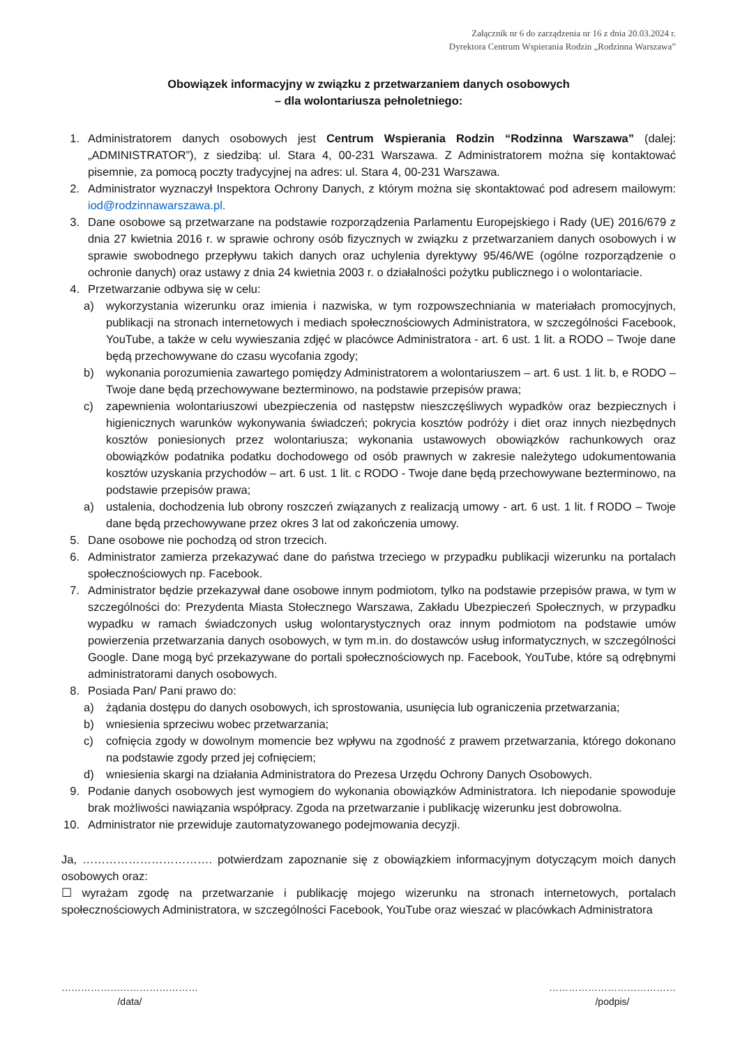Załącznik nr 6 do zarządzenia nr 16 z dnia 20.03.2024 r.
Dyrektora Centrum Wspierania Rodzin „Rodzinna Warszawa”
Obowiązek informacyjny w związku z przetwarzaniem danych osobowych
– dla wolontariusza pełnoletniego:
1. Administratorem danych osobowych jest Centrum Wspierania Rodzin “Rodzinna Warszawa” (dalej: „ADMINISTRATOR”), z siedzibą: ul. Stara 4, 00-231 Warszawa. Z Administratorem można się kontaktować pisemnie, za pomocą poczty tradycyjnej na adres: ul. Stara 4, 00-231 Warszawa.
2. Administrator wyznaczył Inspektora Ochrony Danych, z którym można się skontaktować pod adresem mailowym: iod@rodzinnawarszawa.pl.
3. Dane osobowe są przetwarzane na podstawie rozporządzenia Parlamentu Europejskiego i Rady (UE) 2016/679 z dnia 27 kwietnia 2016 r. w sprawie ochrony osób fizycznych w związku z przetwarzaniem danych osobowych i w sprawie swobodnego przepływu takich danych oraz uchylenia dyrektywy 95/46/WE (ogólne rozporządzenie o ochronie danych) oraz ustawy z dnia 24 kwietnia 2003 r. o działalności pożytku publicznego i o wolontariacie.
4. Przetwarzanie odbywa się w celu:
a) wykorzystania wizerunku oraz imienia i nazwiska, w tym rozpowszechniania w materiałach promocyjnych, publikacji na stronach internetowych i mediach społecznościowych Administratora, w szczególności Facebook, YouTube, a także w celu wywieszania zdjęć w placówce Administratora - art. 6 ust. 1 lit. a RODO – Twoje dane będą przechowywane do czasu wycofania zgody;
b) wykonania porozumienia zawartego pomiędzy Administratorem a wolontariuszem – art. 6 ust. 1 lit. b, e RODO – Twoje dane będą przechowywane bezterminowo, na podstawie przepisów prawa;
c) zapewnienia wolontariuszowi ubezpieczenia od następstw nieszczęśliwych wypadków oraz bezpiecznych i higienicznych warunków wykonywania świadczeń; pokrycia kosztów podróży i diet oraz innych niezbędnych kosztów poniesionych przez wolontariusza; wykonania ustawowych obowiązków rachunkowych oraz obowiązków podatnika podatku dochodowego od osób prawnych w zakresie należytego udokumentowania kosztów uzyskania przychodów – art. 6 ust. 1 lit. c RODO - Twoje dane będą przechowywane bezterminowo, na podstawie przepisów prawa;
a) ustalenia, dochodzenia lub obrony roszczeń związanych z realizacją umowy - art. 6 ust. 1 lit. f RODO – Twoje dane będą przechowywane przez okres 3 lat od zakończenia umowy.
5. Dane osobowe nie pochodzą od stron trzecich.
6. Administrator zamierza przekazywać dane do państwa trzeciego w przypadku publikacji wizerunku na portalach społecznościowych np. Facebook.
7. Administrator będzie przekazywał dane osobowe innym podmiotom, tylko na podstawie przepisów prawa, w tym w szczególności do: Prezydenta Miasta Stołecznego Warszawa, Zakładu Ubezpieczeń Społecznych, w przypadku wypadku w ramach świadczonych usług wolontarystycznych oraz innym podmiotom na podstawie umów powierzenia przetwarzania danych osobowych, w tym m.in. do dostawców usług informatycznych, w szczególności Google. Dane mogą być przekazywane do portali społecznościowych np. Facebook, YouTube, które są odrębnymi administratorami danych osobowych.
8. Posiada Pan/ Pani prawo do:
a) żądania dostępu do danych osobowych, ich sprostowania, usunięcia lub ograniczenia przetwarzania;
b) wniesienia sprzeciwu wobec przetwarzania;
c) cofnięcia zgody w dowolnym momencie bez wpływu na zgodność z prawem przetwarzania, którego dokonano na podstawie zgody przed jej cofnięciem;
d) wniesienia skargi na działania Administratora do Prezesa Urzędu Ochrony Danych Osobowych.
9. Podanie danych osobowych jest wymogiem do wykonania obowiązków Administratora. Ich niepodanie spowoduje brak możliwości nawiązania współpracy. Zgoda na przetwarzanie i publikację wizerunku jest dobrowolna.
10. Administrator nie przewiduje zautomatyzowanego podejmowania decyzji.
Ja, ……………………………. potwierdzam zapoznanie się z obowiązkiem informacyjnym dotyczącym moich danych osobowych oraz:
☐ wyrażam zgodę na przetwarzanie i publikację mojego wizerunku na stronach internetowych, portalach społecznościowych Administratora, w szczególności Facebook, YouTube oraz wieszać w placówkach Administratora
……………………………………
/data/
…………………………………
/podpis/